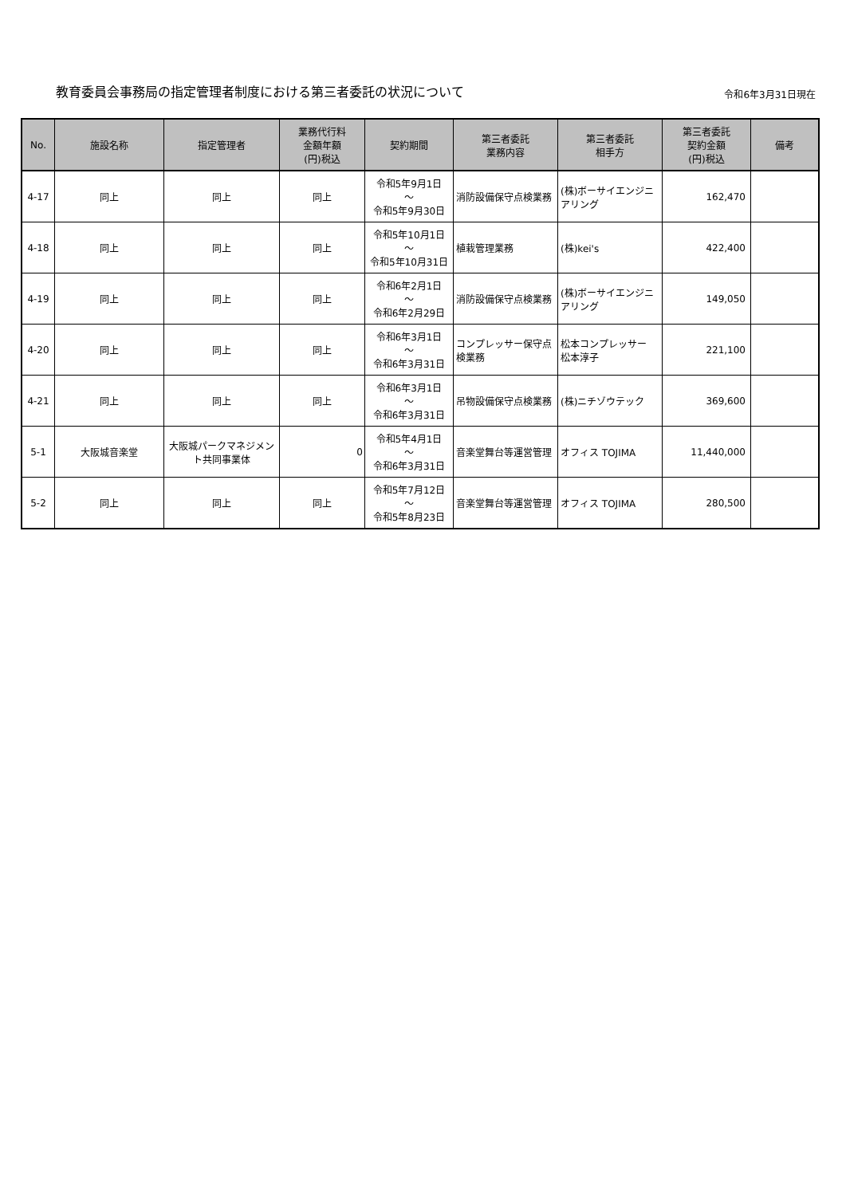教育委員会事務局の指定管理者制度における第三者委託の状況について
令和6年3月31日現在
| No. | 施設名称 | 指定管理者 | 業務代行料 金額年額 (円)税込 | 契約期間 | 第三者委託 業務内容 | 第三者委託 相手方 | 第三者委託 契約金額 (円)税込 | 備考 |
| --- | --- | --- | --- | --- | --- | --- | --- | --- |
| 4-17 | 同上 | 同上 | 同上 | 令和5年9月1日 ～ 令和5年9月30日 | 消防設備保守点検業務 | (株)ボーサイエンジニアリング | 162,470 | |
| 4-18 | 同上 | 同上 | 同上 | 令和5年10月1日 ～ 令和5年10月31日 | 植栽管理業務 | (株)kei's | 422,400 | |
| 4-19 | 同上 | 同上 | 同上 | 令和6年2月1日 ～ 令和6年2月29日 | 消防設備保守点検業務 | (株)ボーサイエンジニアリング | 149,050 | |
| 4-20 | 同上 | 同上 | 同上 | 令和6年3月1日 ～ 令和6年3月31日 | コンプレッサー保守点検業務 | 松本コンプレッサー 松本淳子 | 221,100 | |
| 4-21 | 同上 | 同上 | 同上 | 令和6年3月1日 ～ 令和6年3月31日 | 吊物設備保守点検業務 | (株)ニチゾウテック | 369,600 | |
| 5-1 | 大阪城音楽堂 | 大阪城パークマネジメント共同事業体 | 0 | 令和5年4月1日 ～ 令和6年3月31日 | 音楽堂舞台等運営管理 | オフィス TOJIMA | 11,440,000 | |
| 5-2 | 同上 | 同上 | 同上 | 令和5年7月12日 ～ 令和5年8月23日 | 音楽堂舞台等運営管理 | オフィス TOJIMA | 280,500 | |